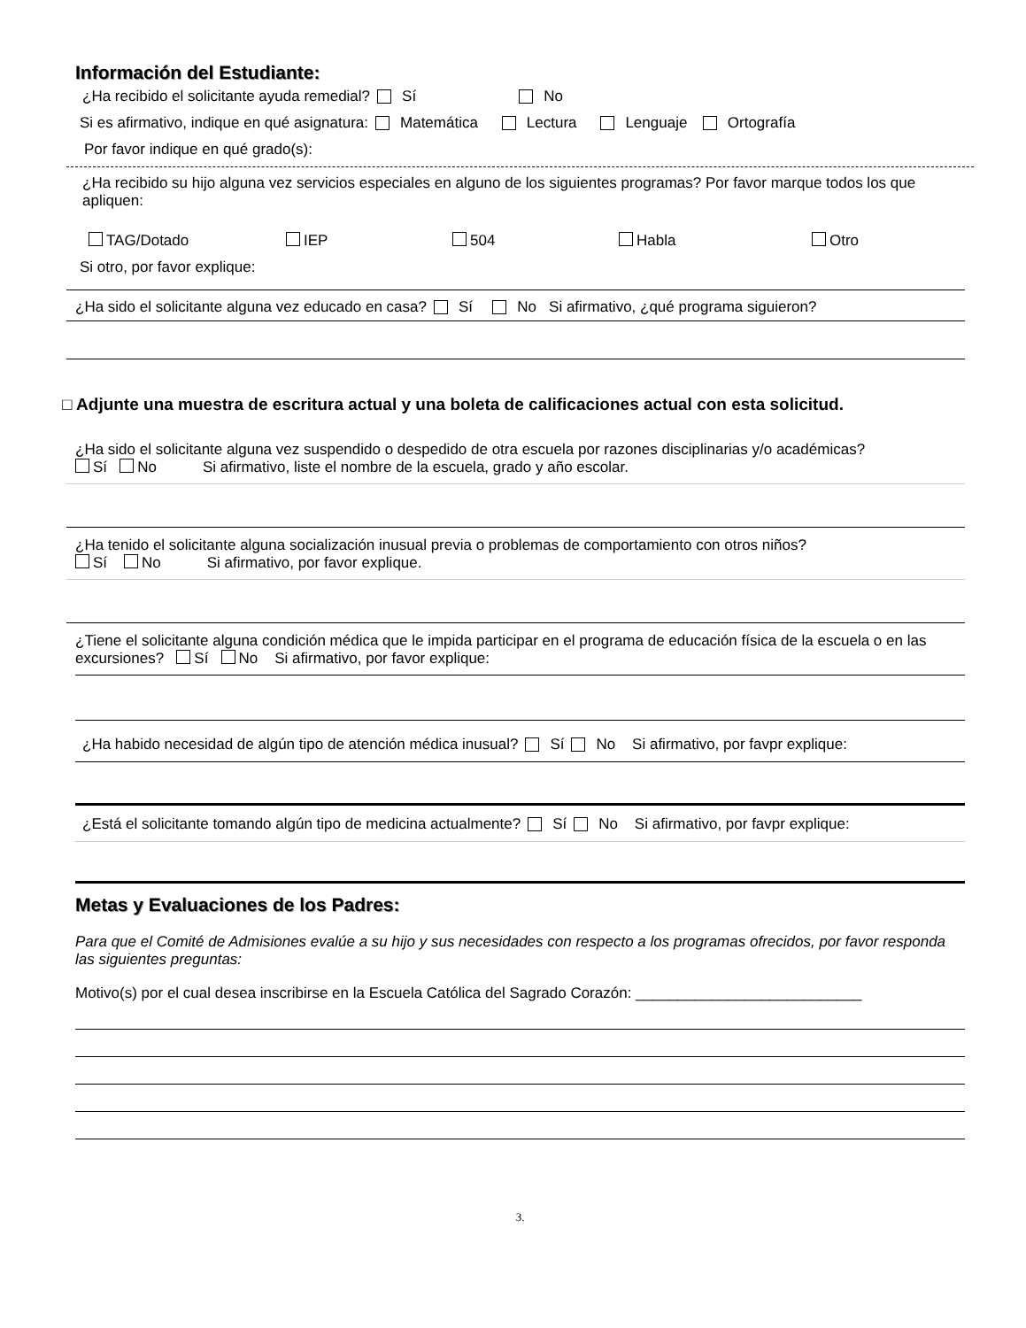Información del Estudiante:
¿Ha recibido el solicitante ayuda remedial? Sí No
Si es afirmativo, indique en qué asignatura: Matemática Lectura Lenguaje Ortografía
Por favor indique en qué grado(s):
¿Ha recibido su hijo alguna vez servicios especiales en alguno de los siguientes programas? Por favor marque todos los que apliquen:
TAG/Dotado IEP 504 Habla Otro
Si otro, por favor explique:
¿Ha sido el solicitante alguna vez educado en casa? Sí No Si afirmativo, ¿qué programa siguieron?
□ Adjunte una muestra de escritura actual y una boleta de calificaciones actual con esta solicitud.
¿Ha sido el solicitante alguna vez suspendido o despedido de otra escuela por razones disciplinarias y/o académicas?
Sí No Si afirmativo, liste el nombre de la escuela, grado y año escolar.
¿Ha tenido el solicitante alguna socialización inusual previa o problemas de comportamiento con otros niños?
Sí No Si afirmativo, por favor explique.
¿Tiene el solicitante alguna condición médica que le impida participar en el programa de educación física de la escuela o en las excursiones? Sí No Si afirmativo, por favor explique:
¿Ha habido necesidad de algún tipo de atención médica inusual? Sí No Si afirmativo, por favpr explique:
¿Está el solicitante tomando algún tipo de medicina actualmente? Sí No Si afirmativo, por favpr explique:
Metas y Evaluaciones de los Padres:
Para que el Comité de Admisiones evalúe a su hijo y sus necesidades con respecto a los programas ofrecidos, por favor responda las siguientes preguntas:
Motivo(s) por el cual desea inscribirse en la Escuela Católica del Sagrado Corazón: ___________________________
3.